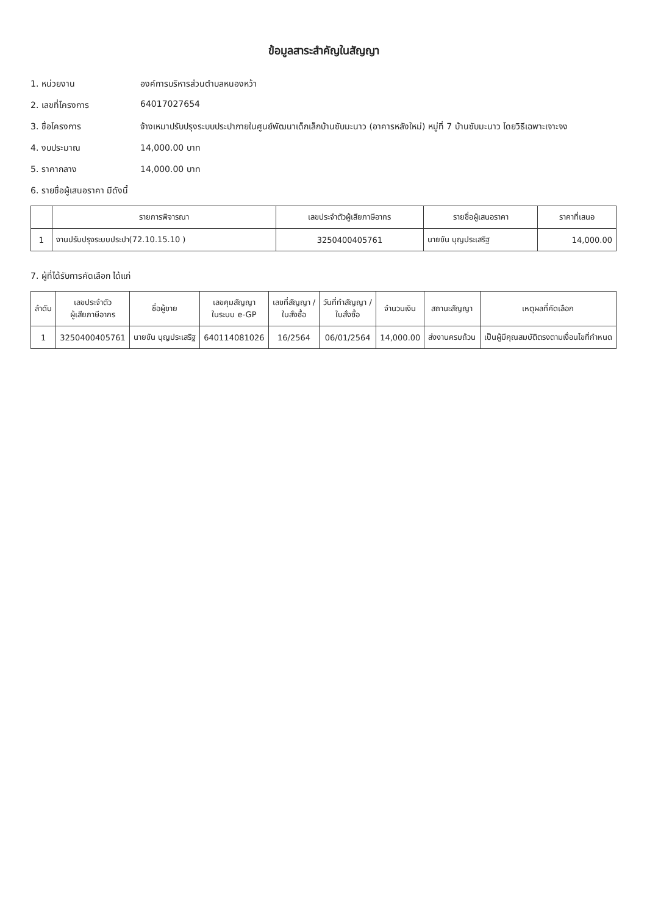ข้อมูลสาระสำคัญในสัญญา
1. หน่วยงาน องค์การบริหารส่วนตำบลหนองหว้า
2. เลขที่โครงการ 64017027654
3. ชื่อโครงการ จ้างเหมาปรับปรุงระบบประปาภายในศูนย์พัฒนาเด็กเล็กบ้านซับมะนาว (อาคารหลังใหม่) หมู่ที่ 7 บ้านซับมะนาว โดยวิธีเฉพาะเจาะจง
4. งบประมาณ 14,000.00 บาท
5. ราคากลาง 14,000.00 บาท
6. รายชื่อผู้เสนอราคา มีดังนี้
| | รายการพิจารณา | เลขประจำตัวผู้เสียภาษีอากร | รายชื่อผู้เสนอราคา | ราคาที่เสนอ |
| --- | --- | --- | --- | --- |
| 1 | งานปรับปรุงระบบประปา(72.10.15.10 ) | 3250400405761 | นายขัน บุญประเสริฐ | 14,000.00 |
7. ผู้ที่ได้รับการคัดเลือก ได้แก่
| ลำดับ | เลขประจำตัว ผู้เสียภาษีอากร | ชื่อผู้ขาย | เลขคุมสัญญา ในระบบ e-GP | เลขที่สัญญา / ใบสั่งซื้อ | วันที่ทำสัญญา / ใบสั่งซื้อ | จำนวนเงิน | สถานะสัญญา | เหตุผลที่คัดเลือก |
| --- | --- | --- | --- | --- | --- | --- | --- | --- |
| 1 | 3250400405761 | นายขัน บุญประเสริฐ | 640114081026 | 16/2564 | 06/01/2564 | 14,000.00 | ส่งงานครบถ้วน | เป็นผู้มีคุณสมบัติตรงตามเงื่อนไขที่กำหนด |